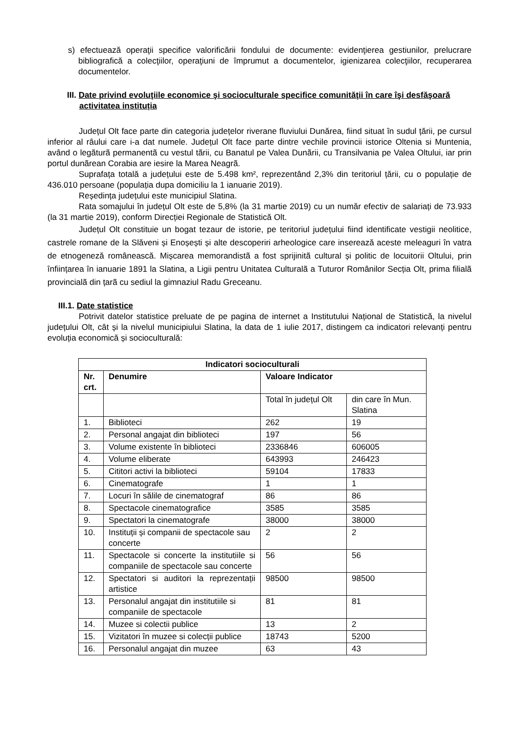s) efectuează operaţii specifice valorificării fondului de documente: evidenţierea gestiunilor, prelucrare bibliografică a colecţiilor, operaţiuni de împrumut a documentelor, igienizarea colecţiilor, recuperarea documentelor.
III. Date privind evoluţiile economice şi socioculturale specifice comunităţii în care îşi desfăşoară activitatea instituția
Județul Olt face parte din categoria județelor riverane fluviului Dunărea, fiind situat în sudul țării, pe cursul inferior al râului care i-a dat numele. Județul Olt face parte dintre vechile provincii istorice Oltenia si Muntenia, având o legãturã permanentã cu vestul tãrii, cu Banatul pe Valea Dunãrii, cu Transilvania pe Valea Oltului, iar prin portul dunãrean Corabia are iesire la Marea Neagrã.
Suprafața totală a județului este de 5.498 km², reprezentând 2,3% din teritoriul țării, cu o populație de 436.010 persoane (populația dupa domiciliu la 1 ianuarie 2019).
Reședința județului este municipiul Slatina.
Rata somajului în județul Olt este de 5,8% (la 31 martie 2019) cu un număr efectiv de salariați de 73.933 (la 31 martie 2019), conform Direcției Regionale de Statistică Olt.
Județul Olt constituie un bogat tezaur de istorie, pe teritoriul județului fiind identificate vestigii neolitice, castrele romane de la Slăveni și Enoșești și alte descoperiri arheologice care inserează aceste meleaguri în vatra de etnogeneză românească. Mișcarea memorandistã a fost sprijinitã cultural și politic de locuitorii Oltului, prin înființarea în ianuarie 1891 la Slatina, a Ligii pentru Unitatea Culturalã a Tuturor Românilor Secția Olt, prima filialã provincialã din țarã cu sediul la gimnaziul Radu Greceanu.
III.1. Date statistice
Potrivit datelor statistice preluate de pe pagina de internet a Institutului Național de Statistică, la nivelul județului Olt, cât și la nivelul municipiului Slatina, la data de 1 iulie 2017, distingem ca indicatori relevanți pentru evoluția economică și socioculturală:
| Indicatori socioculturali | | | |
| --- | --- | --- | --- |
| Nr. crt. | Denumire | Valoare Indicator | |
| | | Total în județul Olt | din care în Mun. Slatina |
| 1. | Biblioteci | 262 | 19 |
| 2. | Personal angajat din biblioteci | 197 | 56 |
| 3. | Volume existente în biblioteci | 2336846 | 606005 |
| 4. | Volume eliberate | 643993 | 246423 |
| 5. | Cititori activi la biblioteci | 59104 | 17833 |
| 6. | Cinematografe | 1 | 1 |
| 7. | Locuri în sălile de cinematograf | 86 | 86 |
| 8. | Spectacole cinematografice | 3585 | 3585 |
| 9. | Spectatori la cinematografe | 38000 | 38000 |
| 10. | Instituții și companii de spectacole sau concerte | 2 | 2 |
| 11. | Spectacole si concerte la institutiile si companiile de spectacole sau concerte | 56 | 56 |
| 12. | Spectatori si auditori la reprezentații artistice | 98500 | 98500 |
| 13. | Personalul angajat din institutiile si companiile de spectacole | 81 | 81 |
| 14. | Muzee si colectii publice | 13 | 2 |
| 15. | Vizitatori în muzee si colecții publice | 18743 | 5200 |
| 16. | Personalul angajat din muzee | 63 | 43 |